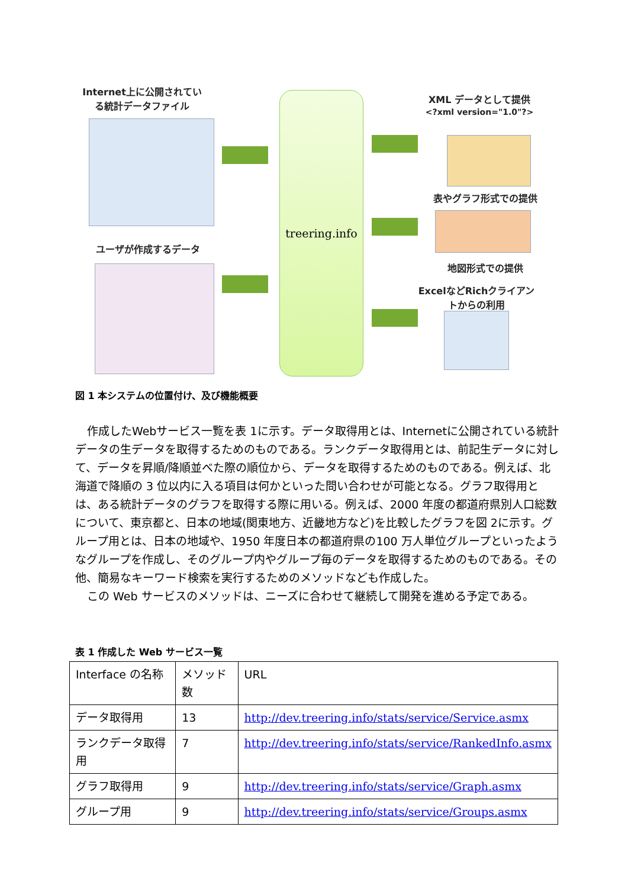Internet上に公開されている統計データファイル
ユーザが作成するデータ
treering.info
XML データとして提供
<?xml version="1.0"?>
表やグラフ形式での提供
地図形式での提供
ExcelなどRichクライアントからの利用
図 1 本システムの位置付け、及び機能概要
作成したWebサービス一覧を表 1に示す。データ取得用とは、Internetに公開されている統計データの生データを取得するためのものである。ランクデータ取得用とは、前記生データに対して、データを昇順/降順並べた際の順位から、データを取得するためのものである。例えば、北海道で降順の 3 位以内に入る項目は何かといった問い合わせが可能となる。グラフ取得用とは、ある統計データのグラフを取得する際に用いる。例えば、2000 年度の都道府県別人口総数について、東京都と、日本の地域(関東地方、近畿地方など)を比較したグラフを図 2に示す。グループ用とは、日本の地域や、1950 年度日本の都道府県の100 万人単位グループといったようなグループを作成し、そのグループ内やグループ毎のデータを取得するためのものである。その他、簡易なキーワード検索を実行するためのメソッドなども作成した。
この Web サービスのメソッドは、ニーズに合わせて継続して開発を進める予定である。
表 1 作成した Web サービス一覧
| Interface の名称 | メソッド数 | URL |
| --- | --- | --- |
| データ取得用 | 13 | http://dev.treering.info/stats/service/Service.asmx |
| ランクデータ取得用 | 7 | http://dev.treering.info/stats/service/RankedInfo.asmx |
| グラフ取得用 | 9 | http://dev.treering.info/stats/service/Graph.asmx |
| グループ用 | 9 | http://dev.treering.info/stats/service/Groups.asmx |